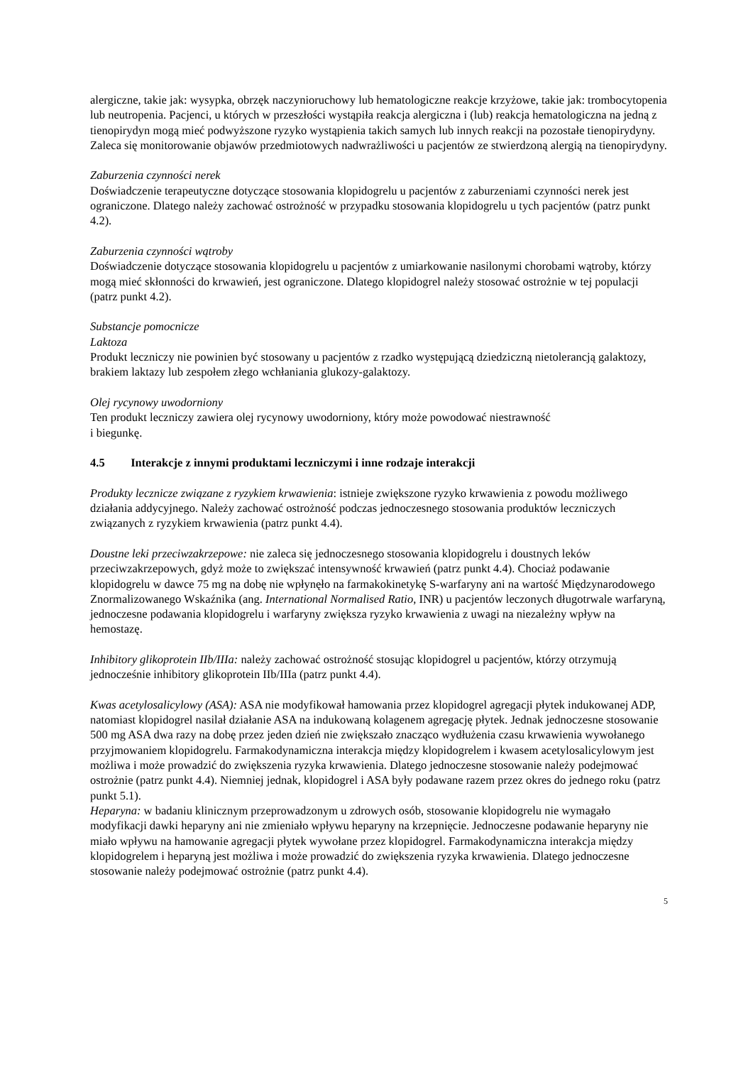alergiczne, takie jak: wysypka, obrzęk naczynioruchowy lub hematologiczne reakcje krzyżowe, takie jak: trombocytopenia lub neutropenia. Pacjenci, u których w przeszłości wystąpiła reakcja alergiczna i (lub) reakcja hematologiczna na jedną z tienopirydyn mogą mieć podwyższone ryzyko wystąpienia takich samych lub innych reakcji na pozostałe tienopirydyny. Zaleca się monitorowanie objawów przedmiotowych nadwrażliwości u pacjentów ze stwierdzoną alergią na tienopirydyny.
Zaburzenia czynności nerek
Doświadczenie terapeutyczne dotyczące stosowania klopidogrelu u pacjentów z zaburzeniami czynności nerek jest ograniczone. Dlatego należy zachować ostrożność w przypadku stosowania klopidogrelu u tych pacjentów (patrz punkt 4.2).
Zaburzenia czynności wątroby
Doświadczenie dotyczące stosowania klopidogrelu u pacjentów z umiarkowanie nasilonymi chorobami wątroby, którzy mogą mieć skłonności do krwawień, jest ograniczone. Dlatego klopidogrel należy stosować ostrożnie w tej populacji (patrz punkt 4.2).
Substancje pomocnicze
Laktoza
Produkt leczniczy nie powinien być stosowany u pacjentów z rzadko występującą dziedziczną nietolerancją galaktozy, brakiem laktazy lub zespołem złego wchłaniania glukozy-galaktozy.
Olej rycynowy uwodorniony
Ten produkt leczniczy zawiera olej rycynowy uwodorniony, który może powodować niestrawność
i biegunkę.
4.5 Interakcje z innymi produktami leczniczymi i inne rodzaje interakcji
Produkty lecznicze związane z ryzykiem krwawienia: istnieje zwiększone ryzyko krwawienia z powodu możliwego działania addycyjnego. Należy zachować ostrożność podczas jednoczesnego stosowania produktów leczniczych związanych z ryzykiem krwawienia (patrz punkt 4.4).
Doustne leki przeciwzakrzepowe: nie zaleca się jednoczesnego stosowania klopidogrelu i doustnych leków przeciwzakrzepowych, gdyż może to zwiększać intensywność krwawień (patrz punkt 4.4). Chociaż podawanie klopidogrelu w dawce 75 mg na dobę nie wpłynęło na farmakokinetykę S-warfaryny ani na wartość Międzynarodowego Znormalizowanego Wskaźnika (ang. International Normalised Ratio, INR) u pacjentów leczonych długotrwale warfaryną, jednoczesne podawania klopidogrelu i warfaryny zwiększa ryzyko krwawienia z uwagi na niezależny wpływ na hemostazę.
Inhibitory glikoprotein IIb/IIIa: należy zachować ostrożność stosując klopidogrel u pacjentów, którzy otrzymują jednocześnie inhibitory glikoprotein IIb/IIIa (patrz punkt 4.4).
Kwas acetylosalicylowy (ASA): ASA nie modyfikował hamowania przez klopidogrel agregacji płytek indukowanej ADP, natomiast klopidogrel nasilał działanie ASA na indukowaną kolagenem agregację płytek. Jednak jednoczesne stosowanie 500 mg ASA dwa razy na dobę przez jeden dzień nie zwiększało znacząco wydłużenia czasu krwawienia wywołanego przyjmowaniem klopidogrelu. Farmakodynamiczna interakcja między klopidogrelem i kwasem acetylosalicylowym jest możliwa i może prowadzić do zwiększenia ryzyka krwawienia. Dlatego jednoczesne stosowanie należy podejmować ostrożnie (patrz punkt 4.4). Niemniej jednak, klopidogrel i ASA były podawane razem przez okres do jednego roku (patrz punkt 5.1).
Heparyna: w badaniu klinicznym przeprowadzonym u zdrowych osób, stosowanie klopidogrelu nie wymagało modyfikacji dawki heparyny ani nie zmieniało wpływu heparyny na krzepnięcie. Jednoczesne podawanie heparyny nie miało wpływu na hamowanie agregacji płytek wywołane przez klopidogrel. Farmakodynamiczna interakcja między klopidogrelem i heparyną jest możliwa i może prowadzić do zwiększenia ryzyka krwawienia. Dlatego jednoczesne stosowanie należy podejmować ostrożnie (patrz punkt 4.4).
5